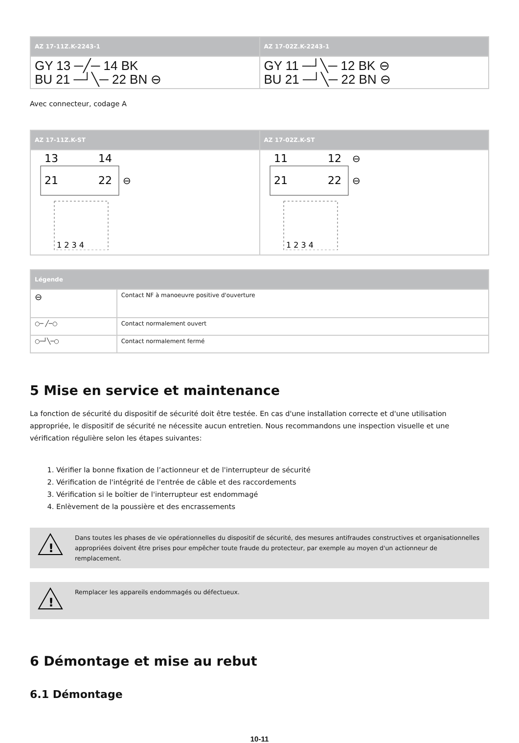| AZ 17-11Z.K-2243-1 | AZ 17-02Z.K-2243-1 |
| --- | --- |
| GY 13 ─╱─ 14 BK BU 21 ─┘╲─ 22 BN ⊖ | GY 11 ─┘╲─ 12 BK ⊖ BU 21 ─┘╲─ 22 BN ⊖ |
Avec connecteur, codage A
| AZ 17-11Z.K-ST | AZ 17-02Z.K-ST |
| --- | --- |
| 13 14 21 22 ⊖ 1 2 3 4 | 11 12 ⊖ 21 22 ⊖ 1 2 3 4 |
| Légende | |
| --- | --- |
| ⊖ | Contact NF à manoeuvre positive d'ouverture |
| ○─ ╱─○ | Contact normalement ouvert |
| ○─┘╲─○ | Contact normalement fermé |
5 Mise en service et maintenance
La fonction de sécurité du dispositif de sécurité doit être testée. En cas d'une installation correcte et d'une utilisation appropriée, le dispositif de sécurité ne nécessite aucun entretien. Nous recommandons une inspection visuelle et une vérification régulière selon les étapes suivantes:
1. Vérifier la bonne fixation de l’actionneur et de l'interrupteur de sécurité
2. Vérification de l'intégrité de l'entrée de câble et des raccordements
3. Vérification si le boîtier de l'interrupteur est endommagé
4. Enlèvement de la poussière et des encrassements
!
Dans toutes les phases de vie opérationnelles du dispositif de sécurité, des mesures antifraudes constructives et organisationnelles appropriées doivent être prises pour empêcher toute fraude du protecteur, par exemple au moyen d'un actionneur de remplacement.
!
Remplacer les appareils endommagés ou défectueux.
6 Démontage et mise au rebut
6.1 Démontage
10-11